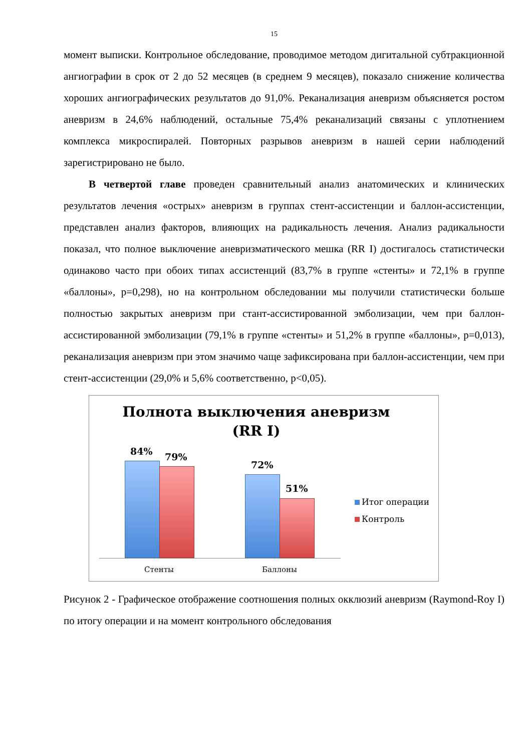15
момент выписки. Контрольное обследование, проводимое методом дигитальной субтракционной ангиографии в срок от 2 до 52 месяцев (в среднем 9 месяцев), показало снижение количества хороших ангиографических результатов до 91,0%. Реканализация аневризм объясняется ростом аневризм в 24,6% наблюдений, остальные 75,4% реканализаций связаны с уплотнением комплекса микроспиралей. Повторных разрывов аневризм в нашей серии наблюдений зарегистрировано не было.
В четвертой главе проведен сравнительный анализ анатомических и клинических результатов лечения «острых» аневризм в группах стент-ассистенции и баллон-ассистенции, представлен анализ факторов, влияющих на радикальность лечения. Анализ радикальности показал, что полное выключение аневризматического мешка (RR I) достигалось статистически одинаково часто при обоих типах ассистенций (83,7% в группе «стенты» и 72,1% в группе «баллоны», p=0,298), но на контрольном обследовании мы получили статистически больше полностью закрытых аневризм при стант-ассистированной эмболизации, чем при баллон-ассистированной эмболизации (79,1% в группе «стенты» и 51,2% в группе «баллоны», p=0,013), реканализация аневризм при этом значимо чаще зафиксирована при баллон-ассистенции, чем при стент-ассистенции (29,0% и 5,6% соответственно, p<0,05).
Полнота выключения аневризм
(RR I)
84% 79%
72%
51%
Стенты Баллоны
Итог операции
Контроль
Рисунок 2 - Графическое отображение соотношения полных окклюзий аневризм (Raymond-Roy I) по итогу операции и на момент контрольного обследования